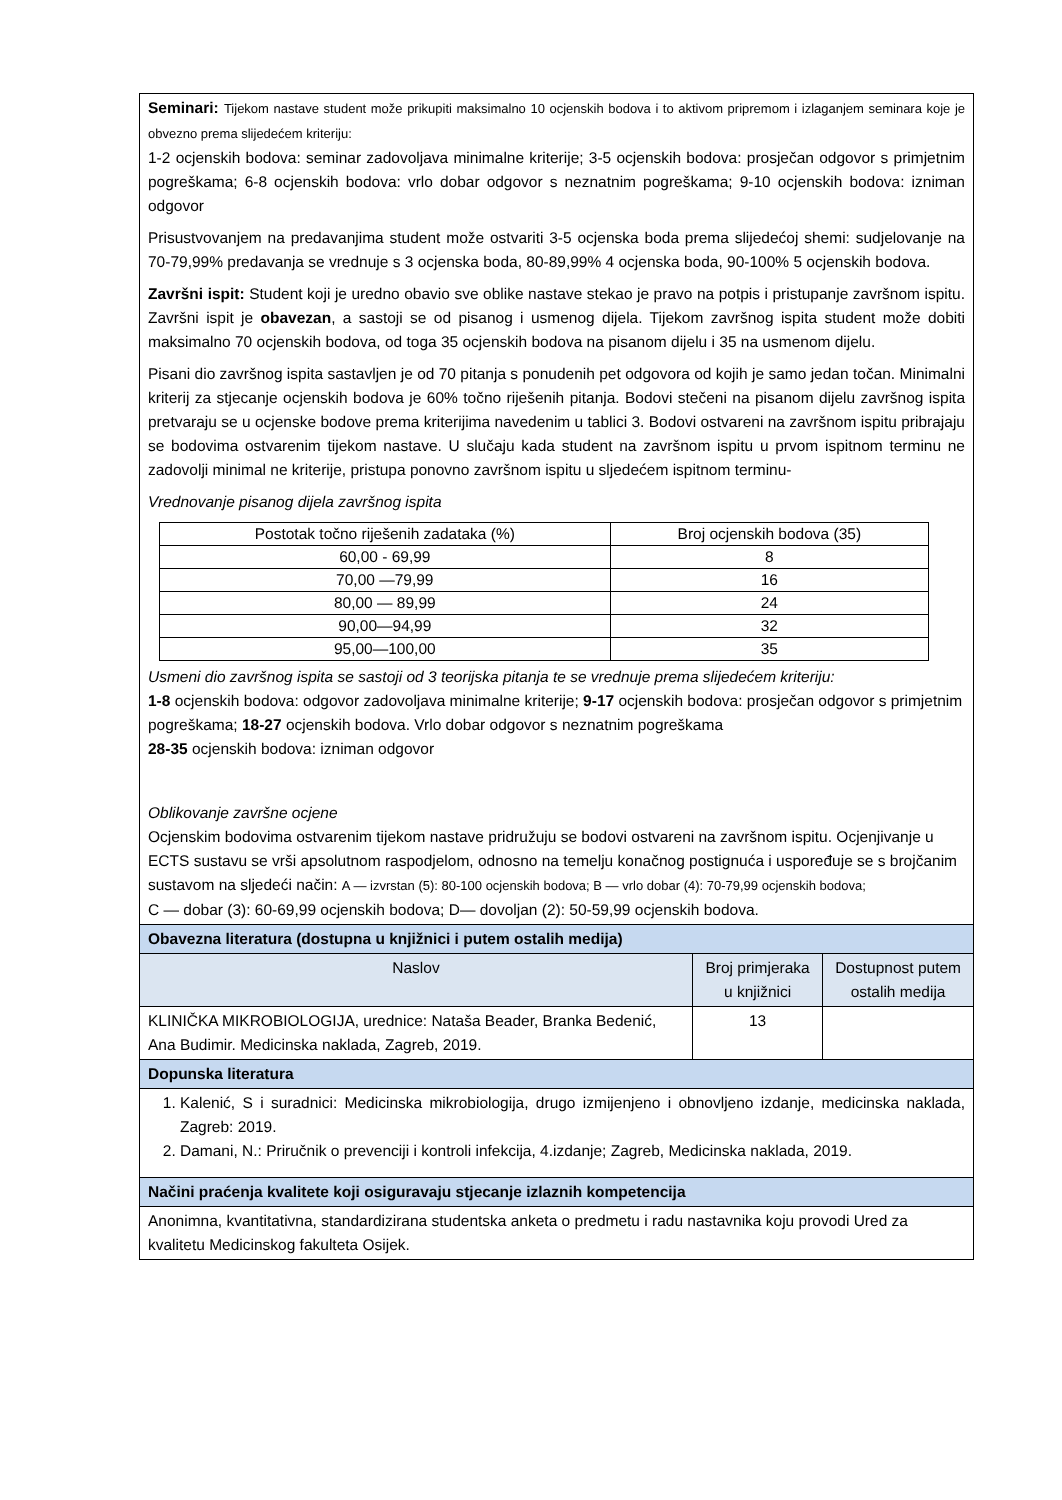| Seminari: Tijekom nastave student može prikupiti maksimalno 10 ocjenskih bodova i to aktivom pripremom i izlaganjem seminara koje je obvezno prema slijedećem kriteriju: 1-2 ocjenskih bodova: seminar zadovoljava minimalne kriterije; 3-5 ocjenskih bodova: prosječan odgovor s primjetnim pogreškama; 6-8 ocjenskih bodova: vrlo dobar odgovor s neznatnim pogreškama; 9-10 ocjenskih bodova: izniman odgovor Prisustvovanjem na predavanjima student može ostvariti 3-5 ocjenska boda prema slijedećoj shemi: sudjelovanje na 70-79,99% predavanja se vrednuje s 3 ocjenska boda, 80-89,99% 4 ocjenska boda, 90-100% 5 ocjenskih bodova. Završni ispit: Student koji je uredno obavio sve oblike nastave stekao je pravo na potpis i pristupanje završnom ispitu. Završni ispit je obavezan , a sastoji se od pisanog i usmenog dijela. Tijekom završnog ispita student može dobiti maksimalno 70 ocjenskih bodova, od toga 35 ocjenskih bodova na pisanom dijelu i 35 na usmenom dijelu. Pisani dio završnog ispita sastavljen je od 70 pitanja s ponudenih pet odgovora od kojih je samo jedan točan. Minimalni kriterij za stjecanje ocjenskih bodova je 60% točno riješenih pitanja. Bodovi stečeni na pisanom dijelu završnog ispita pretvaraju se u ocjenske bodove prema kriterijima navedenim u tablici 3. Bodovi ostvareni na završnom ispitu pribrajaju se bodovima ostvarenim tijekom nastave. U slučaju kada student na završnom ispitu u prvom ispitnom terminu ne zadovolji minimal ne kriterije, pristupa ponovno završnom ispitu u sljedećem ispitnom terminu- Vrednovanje pisanog dijela završnog ispita / Postotak točno riješenih zadataka (%) / Broj ocjenskih bodova (35) / / 60,00 - 69,99 / 8 / / 70,00 —79,99 / 16 / / 80,00 — 89,99 / 24 / / 90,00—94,99 / 32 / / 95,00—100,00 / 35 / Usmeni dio završnog ispita se sastoji od 3 teorijska pitanja te se vrednuje prema slijedećem kriteriju: 1-8 ocjenskih bodova: odgovor zadovoljava minimalne kriterije; 9-17 ocjenskih bodova: prosječan odgovor s primjetnim pogreškama; 18-27 ocjenskih bodova. Vrlo dobar odgovor s neznatnim pogreškama 28-35 ocjenskih bodova: izniman odgovor Oblikovanje završne ocjene Ocjenskim bodovima ostvarenim tijekom nastave pridružuju se bodovi ostvareni na završnom ispitu. Ocjenjivanje u ECTS sustavu se vrši apsolutnom raspodjelom, odnosno na temelju konačnog postignuća i uspoređuje se s brojčanim sustavom na sljedeći način: A — izvrstan (5): 80-100 ocjenskih bodova; B — vrlo dobar (4): 70-79,99 ocjenskih bodova; C — dobar (3): 60-69,99 ocjenskih bodova; D— dovoljan (2): 50-59,99 ocjenskih bodova. | | |
| Obavezna literatura (dostupna u knjižnici i putem ostalih medija) | | |
| Naslov | Broj primjeraka u knjižnici | Dostupnost putem ostalih medija |
| KLINIČKA MIKROBIOLOGIJA, urednice: Nataša Beader, Branka Bedenić, Ana Budimir. Medicinska naklada, Zagreb, 2019. | 13 | |
| Dopunska literatura | | |
| 1. Kalenić, S i suradnici: Medicinska mikrobiologija, drugo izmijenjeno i obnovljeno izdanje, medicinska naklada, Zagreb: 2019. 2. Damani, N.: Priručnik o prevenciji i kontroli infekcija, 4.izdanje; Zagreb, Medicinska naklada, 2019. | | |
| Načini praćenja kvalitete koji osiguravaju stjecanje izlaznih kompetencija | | |
| Anonimna, kvantitativna, standardizirana studentska anketa o predmetu i radu nastavnika koju provodi Ured za kvalitetu Medicinskog fakulteta Osijek. | | |